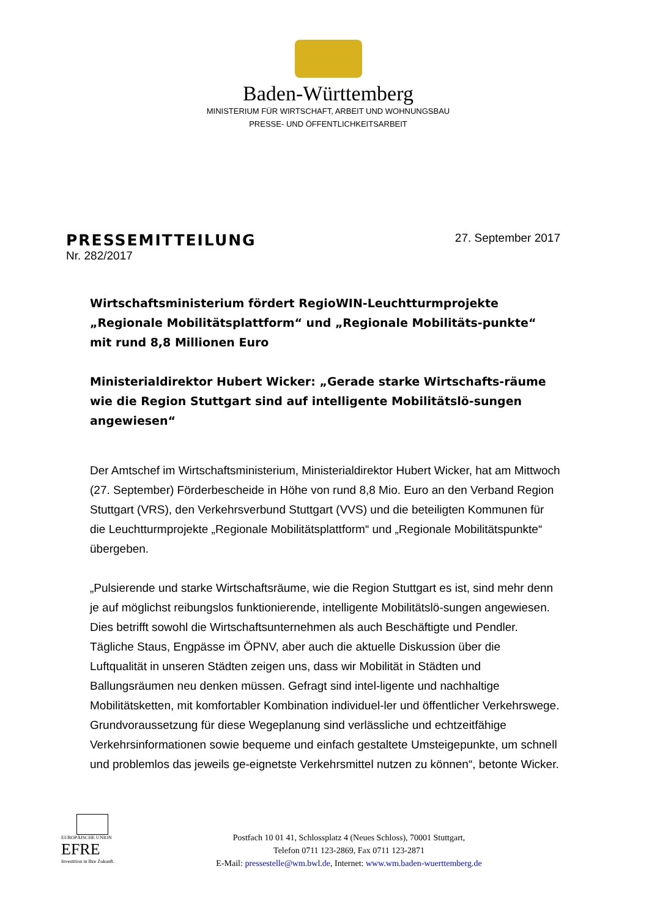Baden-Württemberg
MINISTERIUM FÜR WIRTSCHAFT, ARBEIT UND WOHNUNGSBAU
PRESSE- UND ÖFFENTLICHKEITSARBEIT
PRESSEMITTEILUNG
Nr. 282/2017
27. September 2017
Wirtschaftsministerium fördert RegioWIN-Leuchtturmprojekte „Regionale Mobilitätsplattform“ und „Regionale Mobilitäts-punkte“ mit rund 8,8 Millionen Euro
Ministerialdirektor Hubert Wicker: „Gerade starke Wirtschafts-räume wie die Region Stuttgart sind auf intelligente Mobilitätslö-sungen angewiesen“
Der Amtschef im Wirtschaftsministerium, Ministerialdirektor Hubert Wicker, hat am Mittwoch (27. September) Förderbescheide in Höhe von rund 8,8 Mio. Euro an den Verband Region Stuttgart (VRS), den Verkehrsverbund Stuttgart (VVS) und die beteiligten Kommunen für die Leuchtturmprojekte „Regionale Mobilitätsplattform“ und „Regionale Mobilitätspunkte“ übergeben.
„Pulsierende und starke Wirtschaftsräume, wie die Region Stuttgart es ist, sind mehr denn je auf möglichst reibungslos funktionierende, intelligente Mobilitätslö-sungen angewiesen. Dies betrifft sowohl die Wirtschaftsunternehmen als auch Beschäftigte und Pendler. Tägliche Staus, Engpässe im ÖPNV, aber auch die aktuelle Diskussion über die Luftqualität in unseren Städten zeigen uns, dass wir Mobilität in Städten und Ballungsräumen neu denken müssen. Gefragt sind intel-ligente und nachhaltige Mobilitätsketten, mit komfortabler Kombination individuel-ler und öffentlicher Verkehrswege. Grundvoraussetzung für diese Wegeplanung sind verlässliche und echtzeitfähige Verkehrsinformationen sowie bequeme und einfach gestaltete Umsteigepunkte, um schnell und problemlos das jeweils ge-eignetste Verkehrsmittel nutzen zu können“, betonte Wicker.
EUROPÄISCHE UNION
EFRE
Investition in Ihre Zukunft.
Postfach 10 01 41, Schlossplatz 4 (Neues Schloss), 70001 Stuttgart,
Telefon 0711 123-2869, Fax 0711 123-2871
E-Mail: pressestelle@wm.bwl.de, Internet: www.wm.baden-wuerttemberg.de